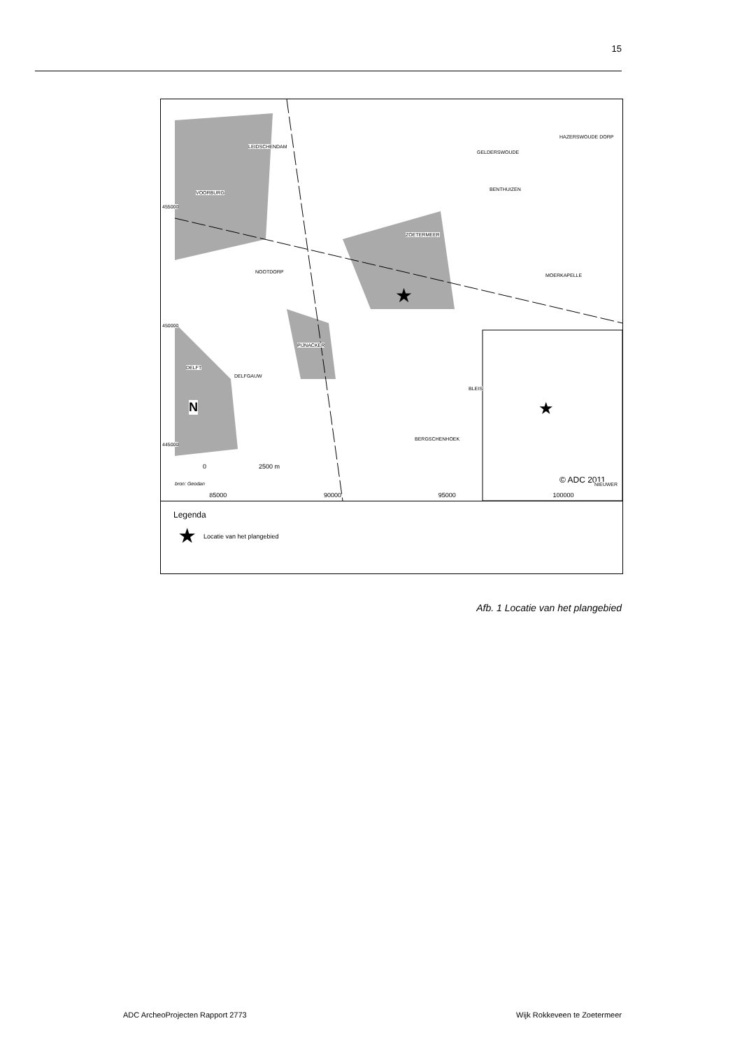15
★
★
LEIDSCHENDAM
GELDERSWOUDE
HAZERSWOUDE DORP
VOORBURG
BENTHUIZEN
ZOETERMEER
NOOTDORP
MOERKAPELLE
PIJNACKER
DELFT
DELFGAUW
BLEIS
BERGSCHENHOEK
N
0 2500 m
bron: Geodan © ADC 2011
455000
450000
445000
NIEUWER
85000 90000 95000 100000
Legenda
★ Locatie van het plangebied
Afb. 1 Locatie van het plangebied
ADC ArcheoProjecten Rapport 2773 Wijk Rokkeveen te Zoetermeer